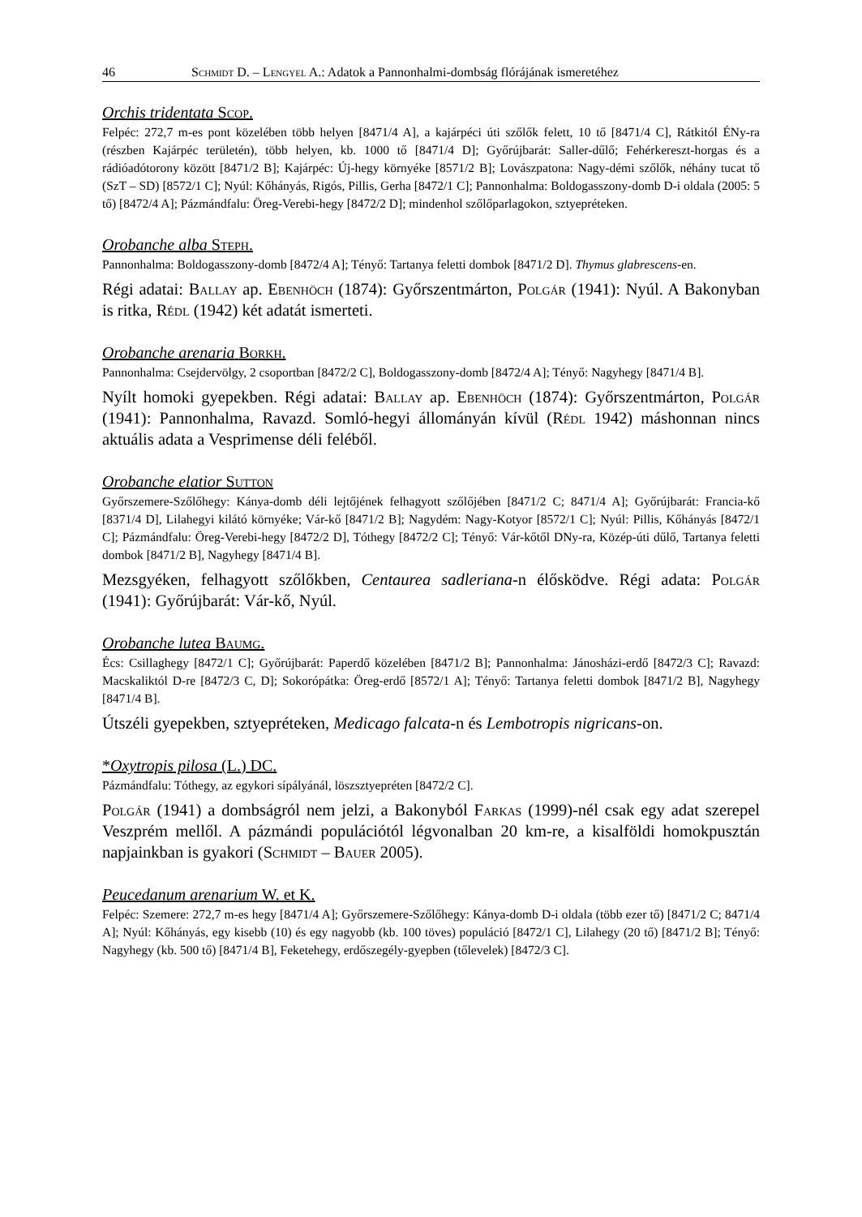46 Schmidt D. – Lengyel A.: Adatok a Pannonhalmi-dombság flórájának ismeretéhez
Orchis tridentata Scop.
Felpéc: 272,7 m-es pont közelében több helyen [8471/4 A], a kajárpéci úti szőlők felett, 10 tő [8471/4 C], Rátkitól ÉNy-ra (részben Kajárpéc területén), több helyen, kb. 1000 tő [8471/4 D]; Győrújbarát: Saller-dűlő; Fehérkereszt-horgas és a rádióadótorony között [8471/2 B]; Kajárpéc: Új-hegy környéke [8571/2 B]; Lovászpatona: Nagy-démi szőlők, néhány tucat tő (SzT – SD) [8572/1 C]; Nyúl: Kőhányás, Rigós, Pillis, Gerha [8472/1 C]; Pannonhalma: Boldogasszony-domb D-i oldala (2005: 5 tő) [8472/4 A]; Pázmándfalu: Öreg-Verebi-hegy [8472/2 D]; mindenhol szőlőparlagokon, sztyepréteken.
Orobanche alba Steph.
Pannonhalma: Boldogasszony-domb [8472/4 A]; Tényő: Tartanya feletti dombok [8471/2 D]. Thymus glabrescens-en.
Régi adatai: Ballay ap. Ebenhöch (1874): Győrszentmárton, Polgár (1941): Nyúl. A Bakonyban is ritka, Rédl (1942) két adatát ismerteti.
Orobanche arenaria Borkh.
Pannonhalma: Csejdervölgy, 2 csoportban [8472/2 C], Boldogasszony-domb [8472/4 A]; Tényő: Nagyhegy [8471/4 B].
Nyílt homoki gyepekben. Régi adatai: Ballay ap. Ebenhöch (1874): Győrszentmárton, Polgár (1941): Pannonhalma, Ravazd. Somló-hegyi állományán kívül (Rédl 1942) máshonnan nincs aktuális adata a Vesprimense déli feléből.
Orobanche elatior Sutton
Győrszemere-Szőlőhegy: Kánya-domb déli lejtőjének felhagyott szőlőjében [8471/2 C; 8471/4 A]; Győrújbarát: Francia-kő [8371/4 D], Lilahegyi kilátó környéke; Vár-kő [8471/2 B]; Nagydém: Nagy-Kotyor [8572/1 C]; Nyúl: Pillis, Kőhányás [8472/1 C]; Pázmándfalu: Öreg-Verebi-hegy [8472/2 D], Tóthegy [8472/2 C]; Tényő: Vár-kőtől DNy-ra, Közép-úti dűlő, Tartanya feletti dombok [8471/2 B], Nagyhegy [8471/4 B].
Mezsgyéken, felhagyott szőlőkben, Centaurea sadleriana-n élősködve. Régi adata: Polgár (1941): Győrújbarát: Vár-kő, Nyúl.
Orobanche lutea Baumg.
Écs: Csillaghegy [8472/1 C]; Győrújbarát: Paperdő közelében [8471/2 B]; Pannonhalma: Jánosházi-erdő [8472/3 C]; Ravazd: Macskaliktól D-re [8472/3 C, D]; Sokorópátka: Öreg-erdő [8572/1 A]; Tényő: Tartanya feletti dombok [8471/2 B], Nagyhegy [8471/4 B].
Útszéli gyepekben, sztyepréteken, Medicago falcata-n és Lembotropis nigricans-on.
*Oxytropis pilosa (L.) DC.
Pázmándfalu: Tóthegy, az egykori sípályánál, löszsztyepréten [8472/2 C].
Polgár (1941) a dombságról nem jelzi, a Bakonyból Farkas (1999)-nél csak egy adat szerepel Veszprém mellől. A pázmándi populációtól légvonalban 20 km-re, a kisalföldi homokpusztán napjainkban is gyakori (Schmidt – Bauer 2005).
Peucedanum arenarium W. et K.
Felpéc: Szemere: 272,7 m-es hegy [8471/4 A]; Győrszemere-Szőlőhegy: Kánya-domb D-i oldala (több ezer tő) [8471/2 C; 8471/4 A]; Nyúl: Kőhányás, egy kisebb (10) és egy nagyobb (kb. 100 töves) populáció [8472/1 C], Lilahegy (20 tő) [8471/2 B]; Tényő: Nagyhegy (kb. 500 tő) [8471/4 B], Feketehegy, erdőszegély-gyepben (tőlevelek) [8472/3 C].